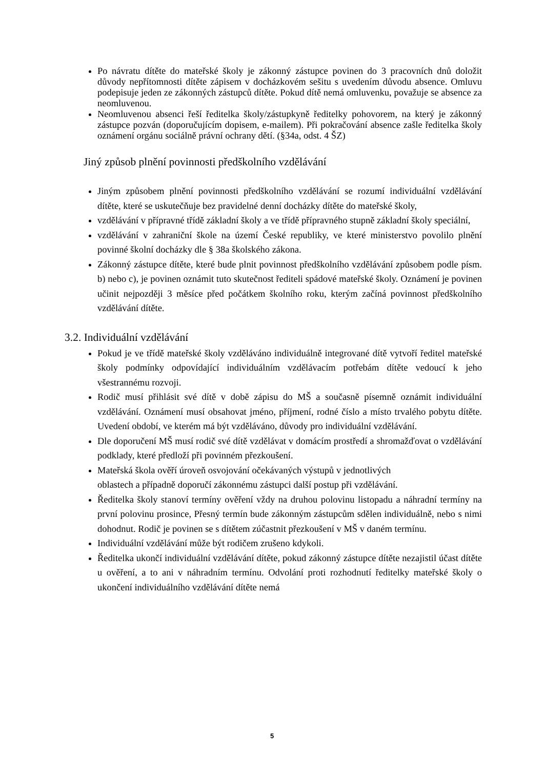Po návratu dítěte do mateřské školy je zákonný zástupce povinen do 3 pracovních dnů doložit důvody nepřítomnosti dítěte zápisem v docházkovém sešitu s uvedením důvodu absence. Omluvu podepisuje jeden ze zákonných zástupců dítěte. Pokud dítě nemá omluvenku, považuje se absence za neomluvenou.
Neomluvenou absenci řeší ředitelka školy/zástupkyně ředitelky pohovorem, na který je zákonný zástupce pozván (doporučujícím dopisem, e-mailem). Při pokračování absence zašle ředitelka školy oznámení orgánu sociálně právní ochrany dětí. (§34a, odst. 4 ŠZ)
Jiný způsob plnění povinnosti předškolního vzdělávání
Jiným způsobem plnění povinnosti předškolního vzdělávání se rozumí individuální vzdělávání dítěte, které se uskutečňuje bez pravidelné denní docházky dítěte do mateřské školy,
vzdělávání v přípravné třídě základní školy a ve třídě přípravného stupně základní školy speciální,
vzdělávání v zahraniční škole na území České republiky, ve které ministerstvo povolilo plnění povinné školní docházky dle § 38a školského zákona.
Zákonný zástupce dítěte, které bude plnit povinnost předškolního vzdělávání způsobem podle písm. b) nebo c), je povinen oznámit tuto skutečnost řediteli spádové mateřské školy. Oznámení je povinen učinit nejpozději 3 měsíce před počátkem školního roku, kterým začíná povinnost předškolního vzdělávání dítěte.
3.2. Individuální vzdělávání
Pokud je ve třídě mateřské školy vzděláváno individuálně integrované dítě vytvoří ředitel mateřské školy podmínky odpovídající individuálním vzdělávacím potřebám dítěte vedoucí k jeho všestrannému rozvoji.
Rodič musí přihlásit své dítě v době zápisu do MŠ a současně písemně oznámit individuální vzdělávání. Oznámení musí obsahovat jméno, příjmení, rodné číslo a místo trvalého pobytu dítěte. Uvedení období, ve kterém má být vzděláváno, důvody pro individuální vzdělávání.
Dle doporučení MŠ musí rodič své dítě vzdělávat v domácím prostředí a shromažďovat o vzdělávání podklady, které předloží při povinném přezkoušení.
Mateřská škola ověří úroveň osvojování očekávaných výstupů v jednotlivých
oblastech a případně doporučí zákonnému zástupci další postup při vzdělávání.
Ředitelka školy stanoví termíny ověření vždy na druhou polovinu listopadu a náhradní termíny na první polovinu prosince, Přesný termín bude zákonným zástupcům sdělen individuálně, nebo s nimi dohodnut. Rodič je povinen se s dítětem zúčastnit přezkoušení v MŠ v daném termínu.
Individuální vzdělávání může být rodičem zrušeno kdykoli.
Ředitelka ukončí individuální vzdělávání dítěte, pokud zákonný zástupce dítěte nezajistil účast dítěte u ověření, a to ani v náhradním termínu. Odvolání proti rozhodnutí ředitelky mateřské školy o ukončení individuálního vzdělávání dítěte nemá
5